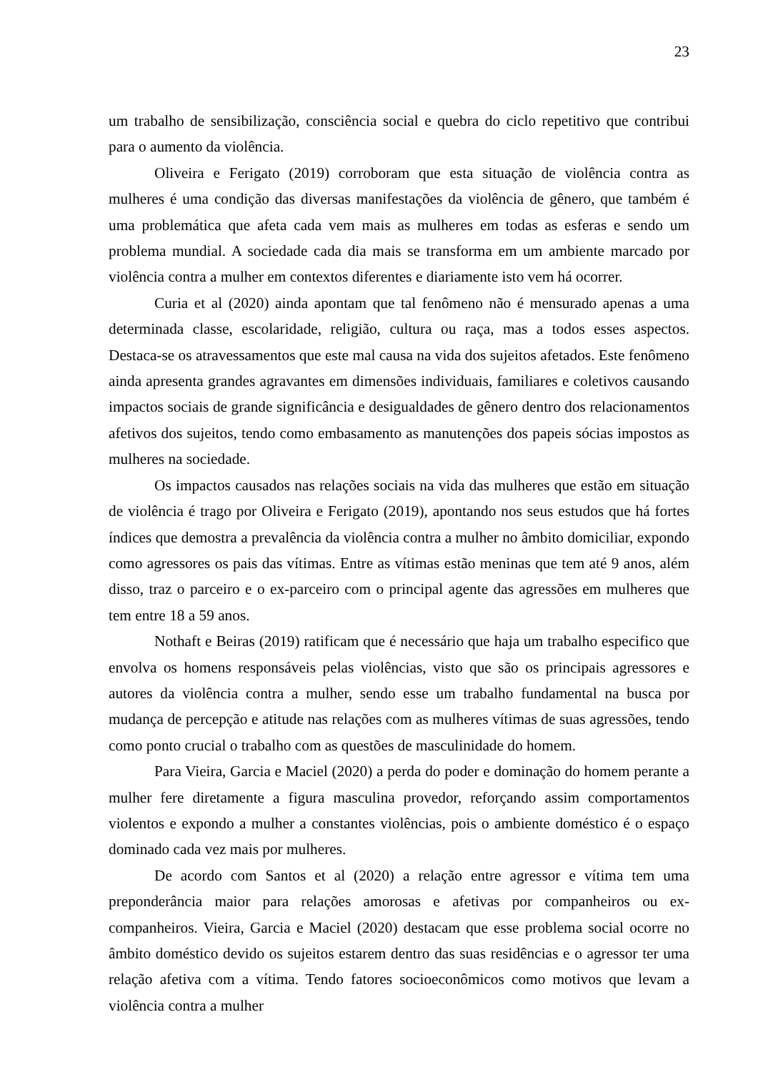23
um trabalho de sensibilização, consciência social e quebra do ciclo repetitivo que contribui para o aumento da violência.
Oliveira e Ferigato (2019) corroboram que esta situação de violência contra as mulheres é uma condição das diversas manifestações da violência de gênero, que também é uma problemática que afeta cada vem mais as mulheres em todas as esferas e sendo um problema mundial. A sociedade cada dia mais se transforma em um ambiente marcado por violência contra a mulher em contextos diferentes e diariamente isto vem há ocorrer.
Curia et al (2020) ainda apontam que tal fenômeno não é mensurado apenas a uma determinada classe, escolaridade, religião, cultura ou raça, mas a todos esses aspectos. Destaca-se os atravessamentos que este mal causa na vida dos sujeitos afetados. Este fenômeno ainda apresenta grandes agravantes em dimensões individuais, familiares e coletivos causando impactos sociais de grande significância e desigualdades de gênero dentro dos relacionamentos afetivos dos sujeitos, tendo como embasamento as manutenções dos papeis sócias impostos as mulheres na sociedade.
Os impactos causados nas relações sociais na vida das mulheres que estão em situação de violência é trago por Oliveira e Ferigato (2019), apontando nos seus estudos que há fortes índices que demostra a prevalência da violência contra a mulher no âmbito domiciliar, expondo como agressores os pais das vítimas. Entre as vítimas estão meninas que tem até 9 anos, além disso, traz o parceiro e o ex-parceiro com o principal agente das agressões em mulheres que tem entre 18 a 59 anos.
Nothaft e Beiras (2019) ratificam que é necessário que haja um trabalho especifico que envolva os homens responsáveis pelas violências, visto que são os principais agressores e autores da violência contra a mulher, sendo esse um trabalho fundamental na busca por mudança de percepção e atitude nas relações com as mulheres vítimas de suas agressões, tendo como ponto crucial o trabalho com as questões de masculinidade do homem.
Para Vieira, Garcia e Maciel (2020) a perda do poder e dominação do homem perante a mulher fere diretamente a figura masculina provedor, reforçando assim comportamentos violentos e expondo a mulher a constantes violências, pois o ambiente doméstico é o espaço dominado cada vez mais por mulheres.
De acordo com Santos et al (2020) a relação entre agressor e vítima tem uma preponderância maior para relações amorosas e afetivas por companheiros ou ex-companheiros. Vieira, Garcia e Maciel (2020) destacam que esse problema social ocorre no âmbito doméstico devido os sujeitos estarem dentro das suas residências e o agressor ter uma relação afetiva com a vítima. Tendo fatores socioeconômicos como motivos que levam a violência contra a mulher